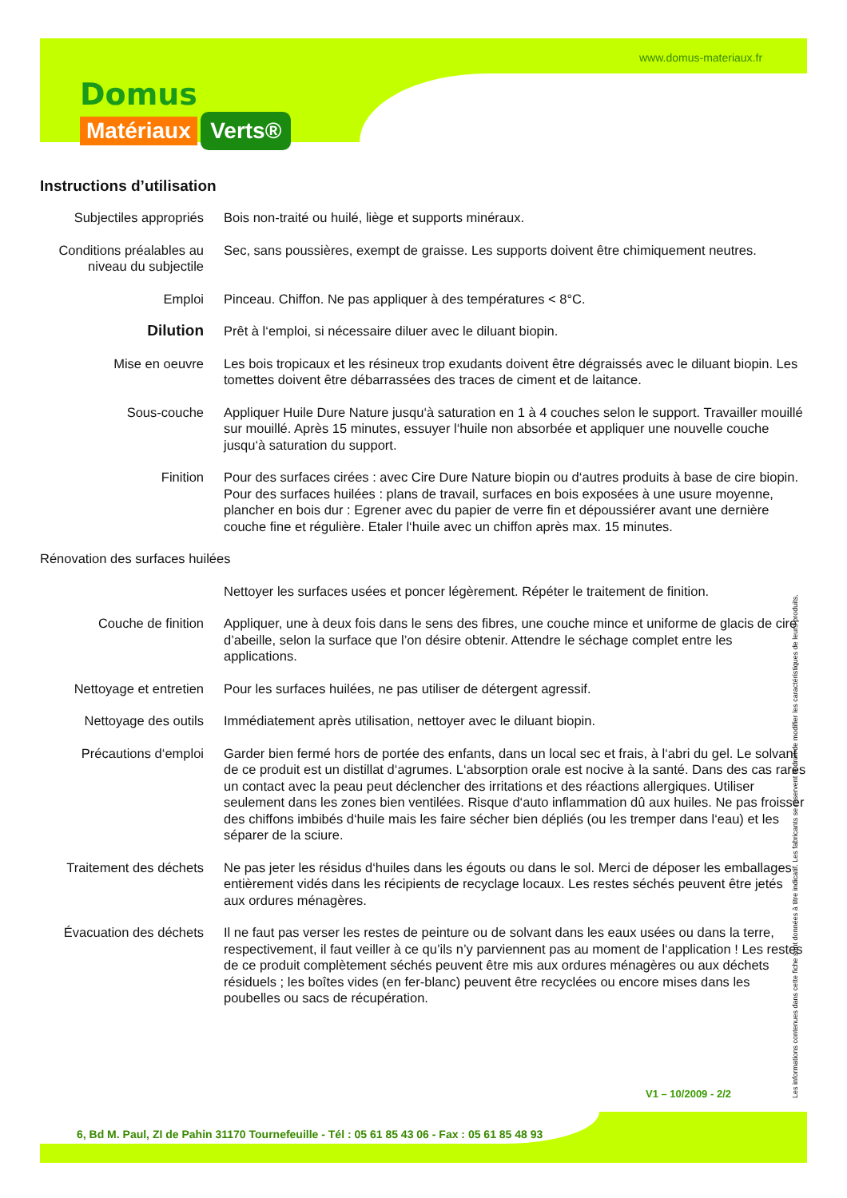www.domus-materiaux.fr
Domus
Matériaux Verts®
Instructions d’utilisation
| Subjectiles appropriés | Bois non-traité ou huilé, liège et supports minéraux. |
| Conditions préalables au niveau du subjectile | Sec, sans poussières, exempt de graisse. Les supports doivent être chimiquement neutres. |
| Emploi | Pinceau. Chiffon. Ne pas appliquer à des températures < 8°C. |
| Dilution | Prêt à l‘emploi, si nécessaire diluer avec le diluant biopin. |
| Mise en oeuvre | Les bois tropicaux et les résineux trop exudants doivent être dégraissés avec le diluant biopin. Les tomettes doivent être débarrassées des traces de ciment et de laitance. |
| Sous-couche | Appliquer Huile Dure Nature jusqu‘à saturation en 1 à 4 couches selon le support. Travailler mouillé sur mouillé. Après 15 minutes, essuyer l‘huile non absorbée et appliquer une nouvelle couche jusqu‘à saturation du support. |
| Finition | Pour des surfaces cirées : avec Cire Dure Nature biopin ou d‘autres produits à base de cire biopin. Pour des surfaces huilées : plans de travail, surfaces en bois exposées à une usure moyenne, plancher en bois dur : Egrener avec du papier de verre fin et dépoussiérer avant une dernière couche fine et régulière. Etaler l‘huile avec un chiffon après max. 15 minutes. |
| Rénovation des surfaces huilées | |
| | Nettoyer les surfaces usées et poncer légèrement. Répéter le traitement de finition. |
| Couche de finition | Appliquer, une à deux fois dans le sens des fibres, une couche mince et uniforme de glacis de cire d’abeille, selon la surface que l’on désire obtenir. Attendre le séchage complet entre les applications. |
| Nettoyage et entretien | Pour les surfaces huilées, ne pas utiliser de détergent agressif. |
| Nettoyage des outils | Immédiatement après utilisation, nettoyer avec le diluant biopin. |
| Précautions d‘emploi | Garder bien fermé hors de portée des enfants, dans un local sec et frais, à l‘abri du gel. Le solvant de ce produit est un distillat d‘agrumes. L‘absorption orale est nocive à la santé. Dans des cas rares un contact avec la peau peut déclencher des irritations et des réactions allergiques. Utiliser seulement dans les zones bien ventilées. Risque d‘auto inflammation dû aux huiles. Ne pas froisser des chiffons imbibés d‘huile mais les faire sécher bien dépliés (ou les tremper dans l‘eau) et les séparer de la sciure. |
| Traitement des déchets | Ne pas jeter les résidus d‘huiles dans les égouts ou dans le sol. Merci de déposer les emballages entièrement vidés dans les récipients de recyclage locaux. Les restes séchés peuvent être jetés aux ordures ménagères. |
| Évacuation des déchets | Il ne faut pas verser les restes de peinture ou de solvant dans les eaux usées ou dans la terre, respectivement, il faut veiller à ce qu’ils n’y parviennent pas au moment de l‘application ! Les restes de ce produit complètement séchés peuvent être mis aux ordures ménagères ou aux déchets résiduels ; les boîtes vides (en fer-blanc) peuvent être recyclées ou encore mises dans les poubelles ou sacs de récupération. |
Les informations contenues dans cette fiche sont données à titre indicatif. Les fabricants se réservent le droit de modifier les caractéristiques de leurs produits.
V1 – 10/2009 - 2/2
6, Bd M. Paul, ZI de Pahin 31170 Tournefeuille - Tél : 05 61 85 43 06 - Fax : 05 61 85 48 93